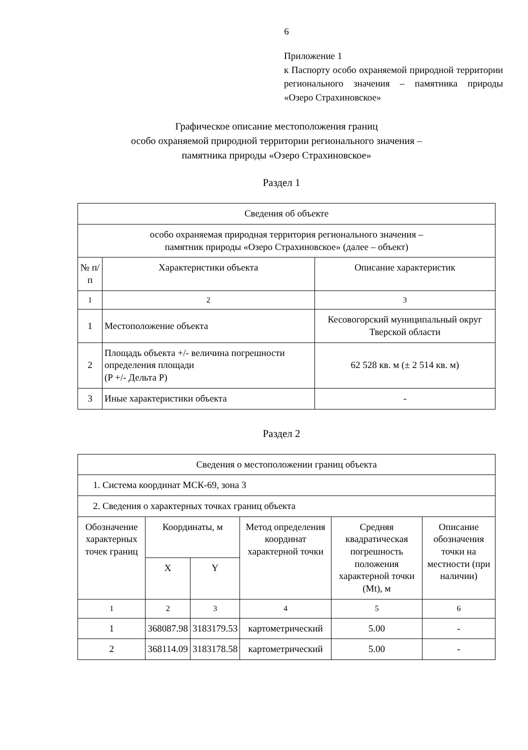6
Приложение 1
к Паспорту особо охраняемой природной территории регионального значения – памятника природы «Озеро Страхиновское»
Графическое описание местоположения границ
особо охраняемой природной территории регионального значения –
памятника природы «Озеро Страхиновское»
Раздел 1
| Сведения об объекте | | |
| особо охраняемая природная территория регионального значения – памятник природы «Озеро Страхиновское» (далее – объект) | | |
| № п/п | Характеристики объекта | Описание характеристик |
| 1 | 2 | 3 |
| 1 | Местоположение объекта | Кесовогорский муниципальный округ Тверской области |
| 2 | Площадь объекта +/- величина погрешности определения площади (P +/- Дельта P) | 62 528 кв. м (± 2 514 кв. м) |
| 3 | Иные характеристики объекта | - |
Раздел 2
| Сведения о местоположении границ объекта | | | | | |
| 1. Система координат МСК-69, зона 3 | | | | | |
| 2. Сведения о характерных точках границ объекта | | | | | |
| Обозначение характерных точек границ | Координаты, м | | Метод определения координат характерной точки | Средняя квадратическая погрешность положения характерной точки (Mt), м | Описание обозначения точки на местности (при наличии) |
| | X | Y | | | |
| 1 | 2 | 3 | 4 | 5 | 6 |
| 1 | 368087.98 | 3183179.53 | картометрический | 5.00 | - |
| 2 | 368114.09 | 3183178.58 | картометрический | 5.00 | - |